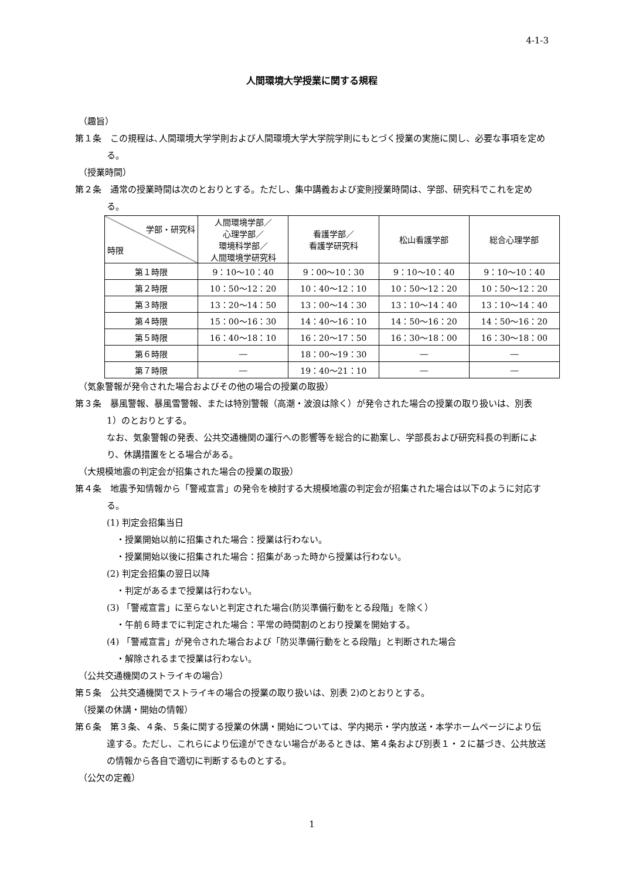4-1-3
人間環境大学授業に関する規程
（趣旨）
第１条　この規程は､人間環境大学学則および人間環境大学大学院学則にもとづく授業の実施に関し、必要な事項を定める。
（授業時間）
第２条　通常の授業時間は次のとおりとする。ただし、集中講義および変則授業時間は、学部、研究科でこれを定める。
| 学部・研究科 時限 | 人間環境学部／ 心理学部／ 環境科学部／ 人間環境学研究科 | 看護学部／ 看護学研究科 | 松山看護学部 | 総合心理学部 |
| --- | --- | --- | --- | --- |
| 第１時限 | 9：10〜10：40 | 9：00〜10：30 | 9：10〜10：40 | 9：10〜10：40 |
| 第２時限 | 10：50〜12：20 | 10：40〜12：10 | 10：50〜12：20 | 10：50〜12：20 |
| 第３時限 | 13：20〜14：50 | 13：00〜14：30 | 13：10〜14：40 | 13：10〜14：40 |
| 第４時限 | 15：00〜16：30 | 14：40〜16：10 | 14：50〜16：20 | 14：50〜16：20 |
| 第５時限 | 16：40〜18：10 | 16：20〜17：50 | 16：30〜18：00 | 16：30〜18：00 |
| 第６時限 | ― | 18：00〜19：30 | ― | ― |
| 第７時限 | ― | 19：40〜21：10 | ― | ― |
（気象警報が発令された場合およびその他の場合の授業の取扱）
第３条　暴風警報、暴風雪警報、または特別警報（高潮・波浪は除く）が発令された場合の授業の取り扱いは、別表 1）のとおりとする。
なお、気象警報の発表、公共交通機関の運行への影響等を総合的に勘案し、学部長および研究科長の判断により、休講措置をとる場合がある。
（大規模地震の判定会が招集された場合の授業の取扱）
第４条　地震予知情報から「警戒宣言」の発令を検討する大規模地震の判定会が招集された場合は以下のように対応する。
(1) 判定会招集当日
・授業開始以前に招集された場合：授業は行わない。
・授業開始以後に招集された場合：招集があった時から授業は行わない。
(2) 判定会招集の翌日以降
・判定があるまで授業は行わない。
(3) 「警戒宣言」に至らないと判定された場合(防災準備行動をとる段階」を除く）
・午前６時までに判定された場合：平常の時間割のとおり授業を開始する。
(4) 「警戒宣言」が発令された場合および「防災準備行動をとる段階」と判断された場合
・解除されるまで授業は行わない。
（公共交通機関のストライキの場合）
第５条　公共交通機関でストライキの場合の授業の取り扱いは、別表 2)のとおりとする。
（授業の休講・開始の情報）
第６条　第３条、４条、５条に関する授業の休講・開始については、学内掲示・学内放送・本学ホームページにより伝達する。ただし、これらにより伝達ができない場合があるときは、第４条および別表１・２に基づき、公共放送の情報から各自で適切に判断するものとする。
（公欠の定義）
1